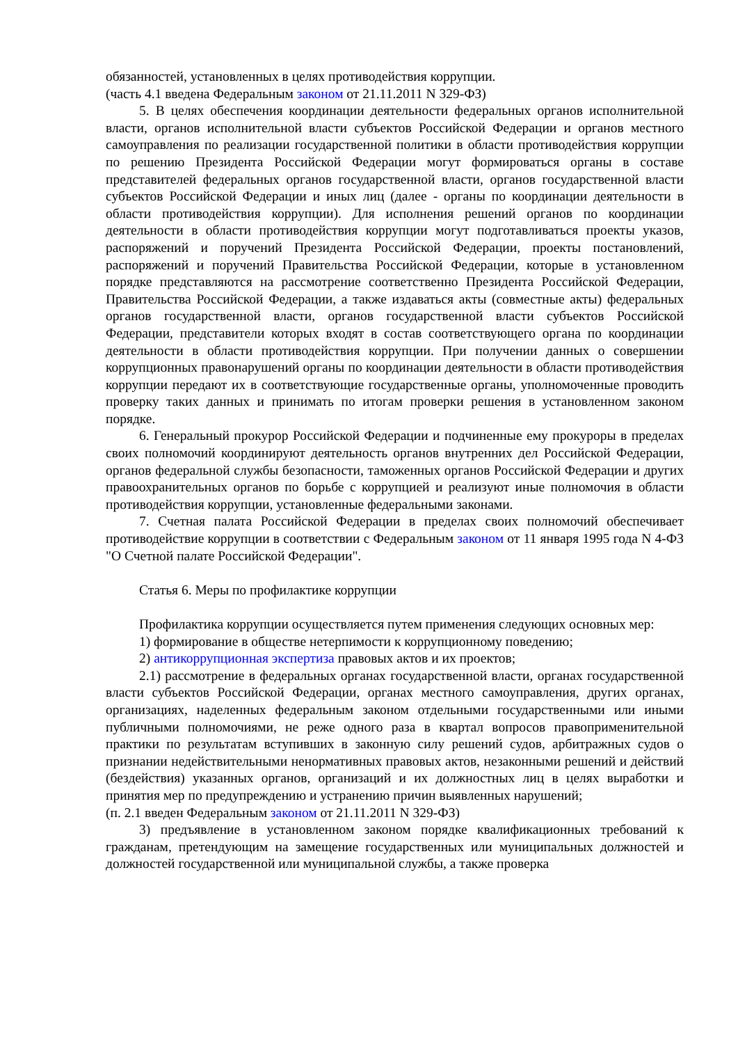обязанностей, установленных в целях противодействия коррупции.
(часть 4.1 введена Федеральным законом от 21.11.2011 N 329-ФЗ)
5. В целях обеспечения координации деятельности федеральных органов исполнительной власти, органов исполнительной власти субъектов Российской Федерации и органов местного самоуправления по реализации государственной политики в области противодействия коррупции по решению Президента Российской Федерации могут формироваться органы в составе представителей федеральных органов государственной власти, органов государственной власти субъектов Российской Федерации и иных лиц (далее - органы по координации деятельности в области противодействия коррупции). Для исполнения решений органов по координации деятельности в области противодействия коррупции могут подготавливаться проекты указов, распоряжений и поручений Президента Российской Федерации, проекты постановлений, распоряжений и поручений Правительства Российской Федерации, которые в установленном порядке представляются на рассмотрение соответственно Президента Российской Федерации, Правительства Российской Федерации, а также издаваться акты (совместные акты) федеральных органов государственной власти, органов государственной власти субъектов Российской Федерации, представители которых входят в состав соответствующего органа по координации деятельности в области противодействия коррупции. При получении данных о совершении коррупционных правонарушений органы по координации деятельности в области противодействия коррупции передают их в соответствующие государственные органы, уполномоченные проводить проверку таких данных и принимать по итогам проверки решения в установленном законом порядке.
6. Генеральный прокурор Российской Федерации и подчиненные ему прокуроры в пределах своих полномочий координируют деятельность органов внутренних дел Российской Федерации, органов федеральной службы безопасности, таможенных органов Российской Федерации и других правоохранительных органов по борьбе с коррупцией и реализуют иные полномочия в области противодействия коррупции, установленные федеральными законами.
7. Счетная палата Российской Федерации в пределах своих полномочий обеспечивает противодействие коррупции в соответствии с Федеральным законом от 11 января 1995 года N 4-ФЗ "О Счетной палате Российской Федерации".
Статья 6. Меры по профилактике коррупции
Профилактика коррупции осуществляется путем применения следующих основных мер:
1) формирование в обществе нетерпимости к коррупционному поведению;
2) антикоррупционная экспертиза правовых актов и их проектов;
2.1) рассмотрение в федеральных органах государственной власти, органах государственной власти субъектов Российской Федерации, органах местного самоуправления, других органах, организациях, наделенных федеральным законом отдельными государственными или иными публичными полномочиями, не реже одного раза в квартал вопросов правоприменительной практики по результатам вступивших в законную силу решений судов, арбитражных судов о признании недействительными ненормативных правовых актов, незаконными решений и действий (бездействия) указанных органов, организаций и их должностных лиц в целях выработки и принятия мер по предупреждению и устранению причин выявленных нарушений;
(п. 2.1 введен Федеральным законом от 21.11.2011 N 329-ФЗ)
3) предъявление в установленном законом порядке квалификационных требований к гражданам, претендующим на замещение государственных или муниципальных должностей и должностей государственной или муниципальной службы, а также проверка